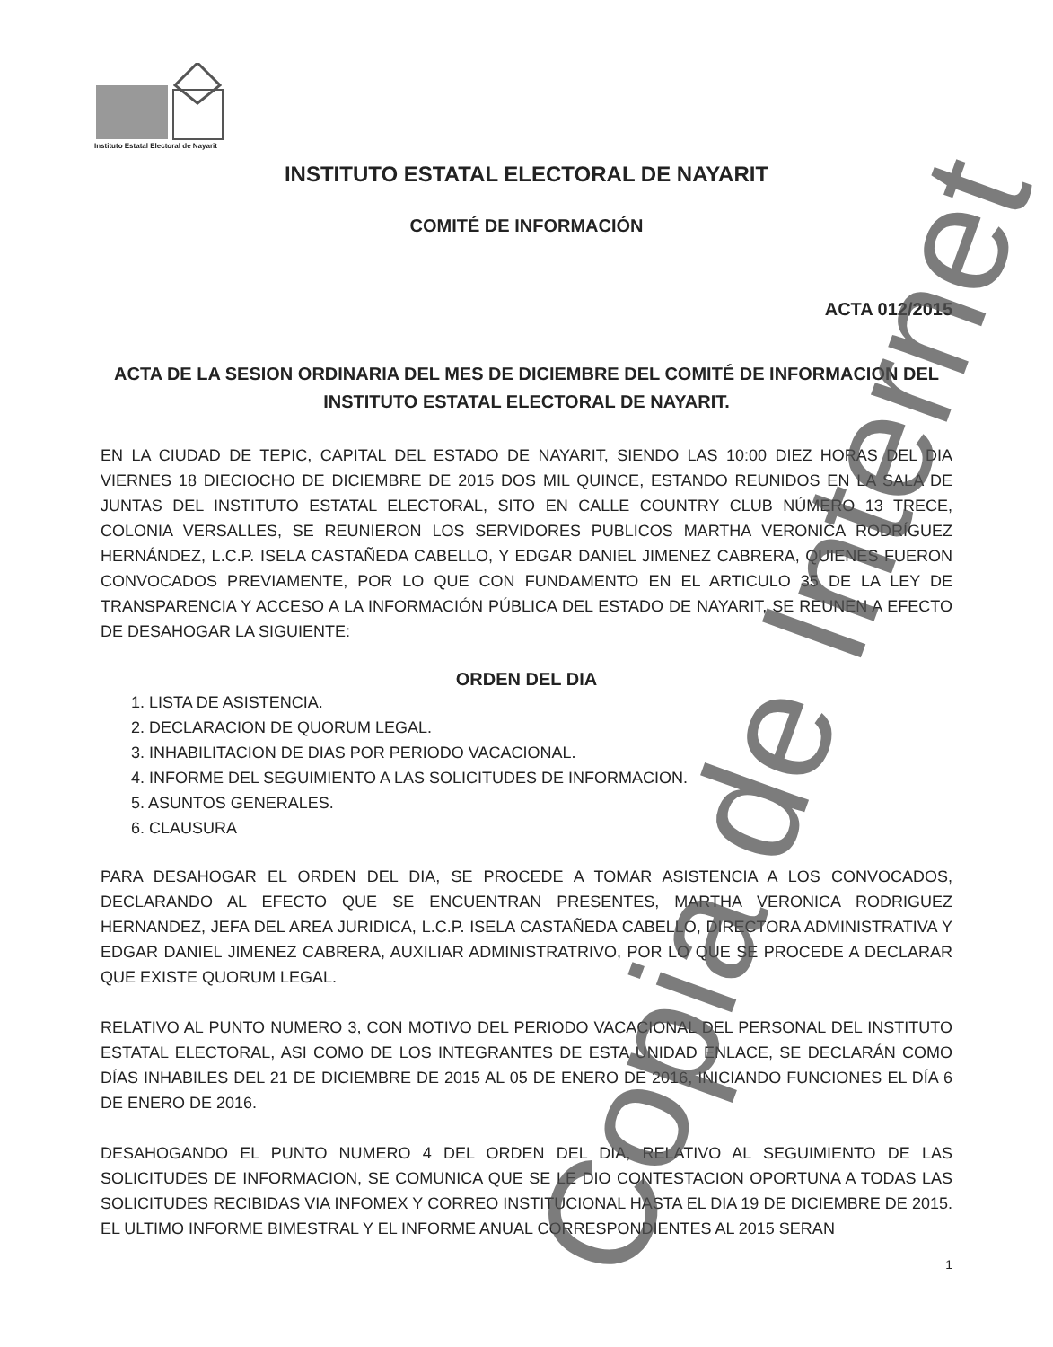Instituto Estatal Electoral de Nayarit
INSTITUTO ESTATAL ELECTORAL DE NAYARIT
COMITÉ DE INFORMACIÓN
ACTA 012/2015
ACTA DE LA SESION ORDINARIA DEL MES DE DICIEMBRE DEL COMITÉ DE INFORMACION DEL INSTITUTO ESTATAL ELECTORAL DE NAYARIT.
EN LA CIUDAD DE TEPIC, CAPITAL DEL ESTADO DE NAYARIT, SIENDO LAS 10:00 DIEZ HORAS DEL DIA VIERNES 18 DIECIOCHO DE DICIEMBRE DE 2015 DOS MIL QUINCE, ESTANDO REUNIDOS EN LA SALA DE JUNTAS DEL INSTITUTO ESTATAL ELECTORAL, SITO EN CALLE COUNTRY CLUB NÚMERO 13 TRECE, COLONIA VERSALLES, SE REUNIERON LOS SERVIDORES PUBLICOS MARTHA VERONICA RODRÍGUEZ HERNÁNDEZ, L.C.P. ISELA CASTAÑEDA CABELLO, Y EDGAR DANIEL JIMENEZ CABRERA, QUIENES FUERON CONVOCADOS PREVIAMENTE, POR LO QUE CON FUNDAMENTO EN EL ARTICULO 35 DE LA LEY DE TRANSPARENCIA Y ACCESO A LA INFORMACIÓN PÚBLICA DEL ESTADO DE NAYARIT, SE REUNEN A EFECTO DE DESAHOGAR LA SIGUIENTE:
ORDEN DEL DIA
1. LISTA DE ASISTENCIA.
2. DECLARACION DE QUORUM LEGAL.
3. INHABILITACION DE DIAS POR PERIODO VACACIONAL.
4. INFORME DEL SEGUIMIENTO A LAS SOLICITUDES DE INFORMACION.
5. ASUNTOS GENERALES.
6. CLAUSURA
PARA DESAHOGAR EL ORDEN DEL DIA, SE PROCEDE A TOMAR ASISTENCIA A LOS CONVOCADOS, DECLARANDO AL EFECTO QUE SE ENCUENTRAN PRESENTES, MARTHA VERONICA RODRIGUEZ HERNANDEZ, JEFA DEL AREA JURIDICA, L.C.P. ISELA CASTAÑEDA CABELLO, DIRECTORA ADMINISTRATIVA Y EDGAR DANIEL JIMENEZ CABRERA, AUXILIAR ADMINISTRATRIVO, POR LO QUE SE PROCEDE A DECLARAR QUE EXISTE QUORUM LEGAL.
RELATIVO AL PUNTO NUMERO 3, CON MOTIVO DEL PERIODO VACACIONAL DEL PERSONAL DEL INSTITUTO ESTATAL ELECTORAL, ASI COMO DE LOS INTEGRANTES DE ESTA UNIDAD ENLACE, SE DECLARÁN COMO DÍAS INHABILES DEL 21 DE DICIEMBRE DE 2015 AL 05 DE ENERO DE 2016, INICIANDO FUNCIONES EL DÍA 6 DE ENERO DE 2016.
DESAHOGANDO EL PUNTO NUMERO 4 DEL ORDEN DEL DIA, RELATIVO AL SEGUIMIENTO DE LAS SOLICITUDES DE INFORMACION, SE COMUNICA QUE SE LE DIO CONTESTACION OPORTUNA A TODAS LAS SOLICITUDES RECIBIDAS VIA INFOMEX Y CORREO INSTITUCIONAL HASTA EL DIA 19 DE DICIEMBRE DE 2015. EL ULTIMO INFORME BIMESTRAL Y EL INFORME ANUAL CORRESPONDIENTES AL 2015 SERAN
1
Copia de Internet